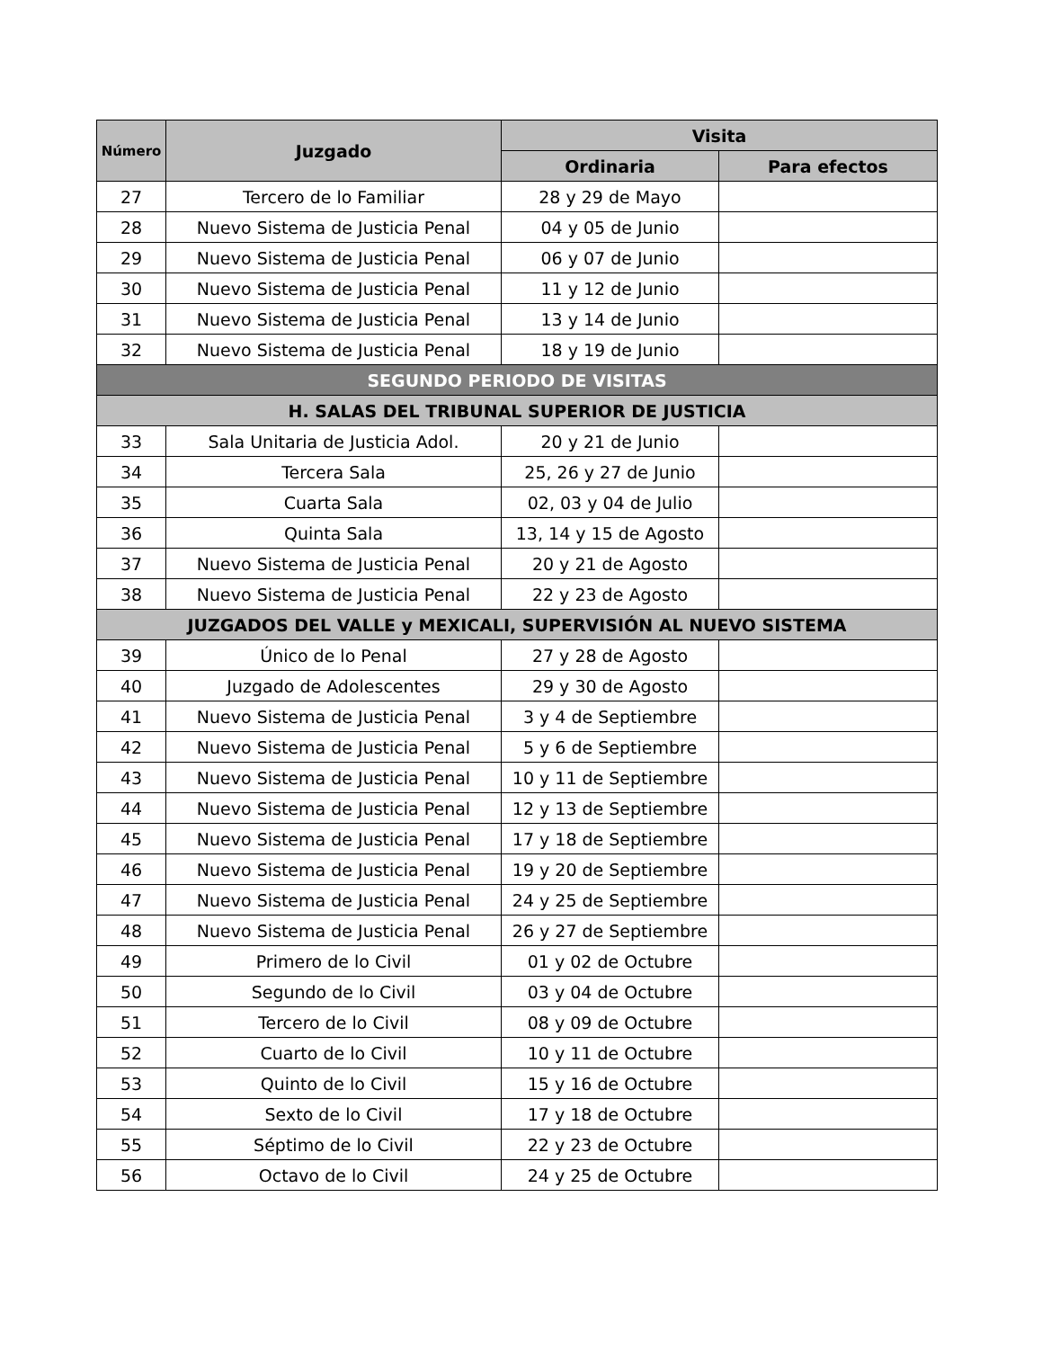| Número | Juzgado | Visita | |
| --- | --- | --- | --- |
| | | Ordinaria | Para efectos |
| 27 | Tercero de lo Familiar | 28 y 29 de Mayo | |
| 28 | Nuevo Sistema de Justicia Penal | 04 y 05 de Junio | |
| 29 | Nuevo Sistema de Justicia Penal | 06 y 07 de Junio | |
| 30 | Nuevo Sistema de Justicia Penal | 11 y 12 de Junio | |
| 31 | Nuevo Sistema de Justicia Penal | 13 y 14 de Junio | |
| 32 | Nuevo Sistema de Justicia Penal | 18 y 19 de Junio | |
| SEGUNDO PERIODO DE VISITAS | | | |
| H. SALAS DEL TRIBUNAL SUPERIOR DE JUSTICIA | | | |
| 33 | Sala Unitaria de Justicia Adol. | 20 y 21 de Junio | |
| 34 | Tercera Sala | 25, 26 y 27 de Junio | |
| 35 | Cuarta Sala | 02, 03 y 04 de Julio | |
| 36 | Quinta Sala | 13, 14 y 15 de Agosto | |
| 37 | Nuevo Sistema de Justicia Penal | 20 y 21 de Agosto | |
| 38 | Nuevo Sistema de Justicia Penal | 22 y 23 de Agosto | |
| JUZGADOS DEL VALLE y MEXICALI, SUPERVISIÓN AL NUEVO SISTEMA | | | |
| 39 | Único de lo Penal | 27 y 28 de Agosto | |
| 40 | Juzgado de Adolescentes | 29 y 30 de Agosto | |
| 41 | Nuevo Sistema de Justicia Penal | 3 y 4 de Septiembre | |
| 42 | Nuevo Sistema de Justicia Penal | 5 y 6 de Septiembre | |
| 43 | Nuevo Sistema de Justicia Penal | 10 y 11 de Septiembre | |
| 44 | Nuevo Sistema de Justicia Penal | 12 y 13 de Septiembre | |
| 45 | Nuevo Sistema de Justicia Penal | 17 y 18 de Septiembre | |
| 46 | Nuevo Sistema de Justicia Penal | 19 y 20 de Septiembre | |
| 47 | Nuevo Sistema de Justicia Penal | 24 y 25 de Septiembre | |
| 48 | Nuevo Sistema de Justicia Penal | 26 y 27 de Septiembre | |
| 49 | Primero de lo Civil | 01 y 02 de Octubre | |
| 50 | Segundo de lo Civil | 03 y 04 de Octubre | |
| 51 | Tercero de lo Civil | 08 y 09 de Octubre | |
| 52 | Cuarto de lo Civil | 10 y 11 de Octubre | |
| 53 | Quinto de lo Civil | 15 y 16 de Octubre | |
| 54 | Sexto de lo Civil | 17 y 18 de Octubre | |
| 55 | Séptimo de lo Civil | 22 y 23 de Octubre | |
| 56 | Octavo de lo Civil | 24 y 25 de Octubre | |